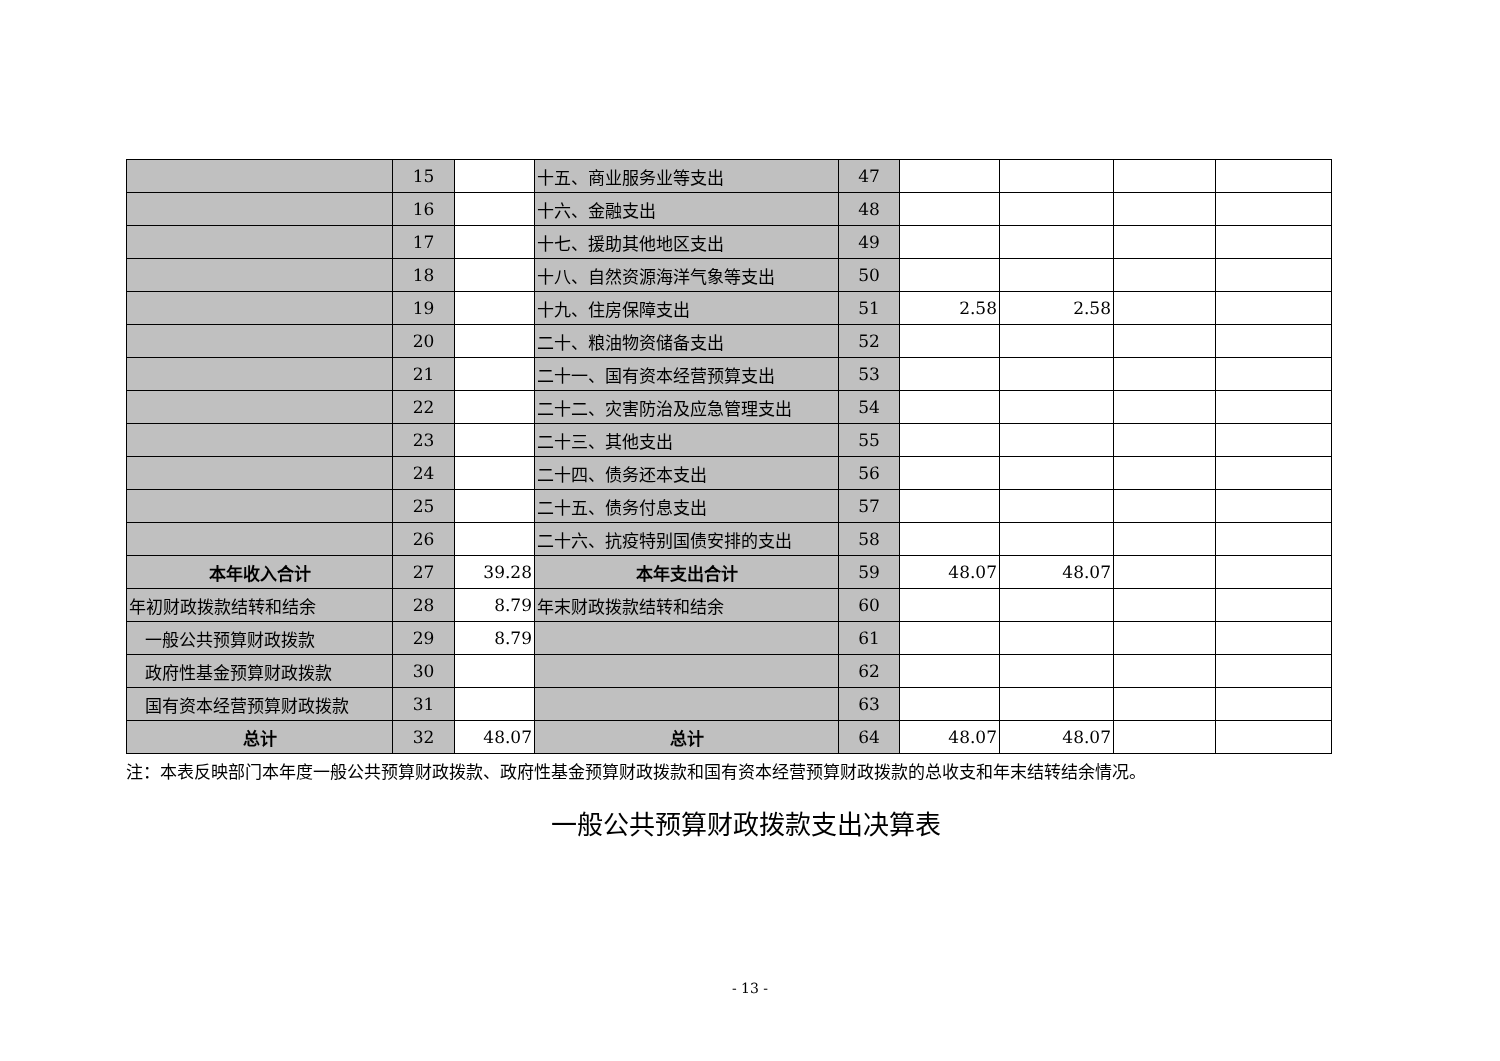| | 15 | | 十五、商业服务业等支出 | 47 | | | | |
| | 16 | | 十六、金融支出 | 48 | | | | |
| | 17 | | 十七、援助其他地区支出 | 49 | | | | |
| | 18 | | 十八、自然资源海洋气象等支出 | 50 | | | | |
| | 19 | | 十九、住房保障支出 | 51 | 2.58 | 2.58 | | |
| | 20 | | 二十、粮油物资储备支出 | 52 | | | | |
| | 21 | | 二十一、国有资本经营预算支出 | 53 | | | | |
| | 22 | | 二十二、灾害防治及应急管理支出 | 54 | | | | |
| | 23 | | 二十三、其他支出 | 55 | | | | |
| | 24 | | 二十四、债务还本支出 | 56 | | | | |
| | 25 | | 二十五、债务付息支出 | 57 | | | | |
| | 26 | | 二十六、抗疫特别国债安排的支出 | 58 | | | | |
| 本年收入合计 | 27 | 39.28 | 本年支出合计 | 59 | 48.07 | 48.07 | | |
| 年初财政拨款结转和结余 | 28 | 8.79 | 年末财政拨款结转和结余 | 60 | | | | |
| 一般公共预算财政拨款 | 29 | 8.79 | | 61 | | | | |
| 政府性基金预算财政拨款 | 30 | | | 62 | | | | |
| 国有资本经营预算财政拨款 | 31 | | | 63 | | | | |
| 总计 | 32 | 48.07 | 总计 | 64 | 48.07 | 48.07 | | |
注：本表反映部门本年度一般公共预算财政拨款、政府性基金预算财政拨款和国有资本经营预算财政拨款的总收支和年末结转结余情况。
一般公共预算财政拨款支出决算表
- 13 -